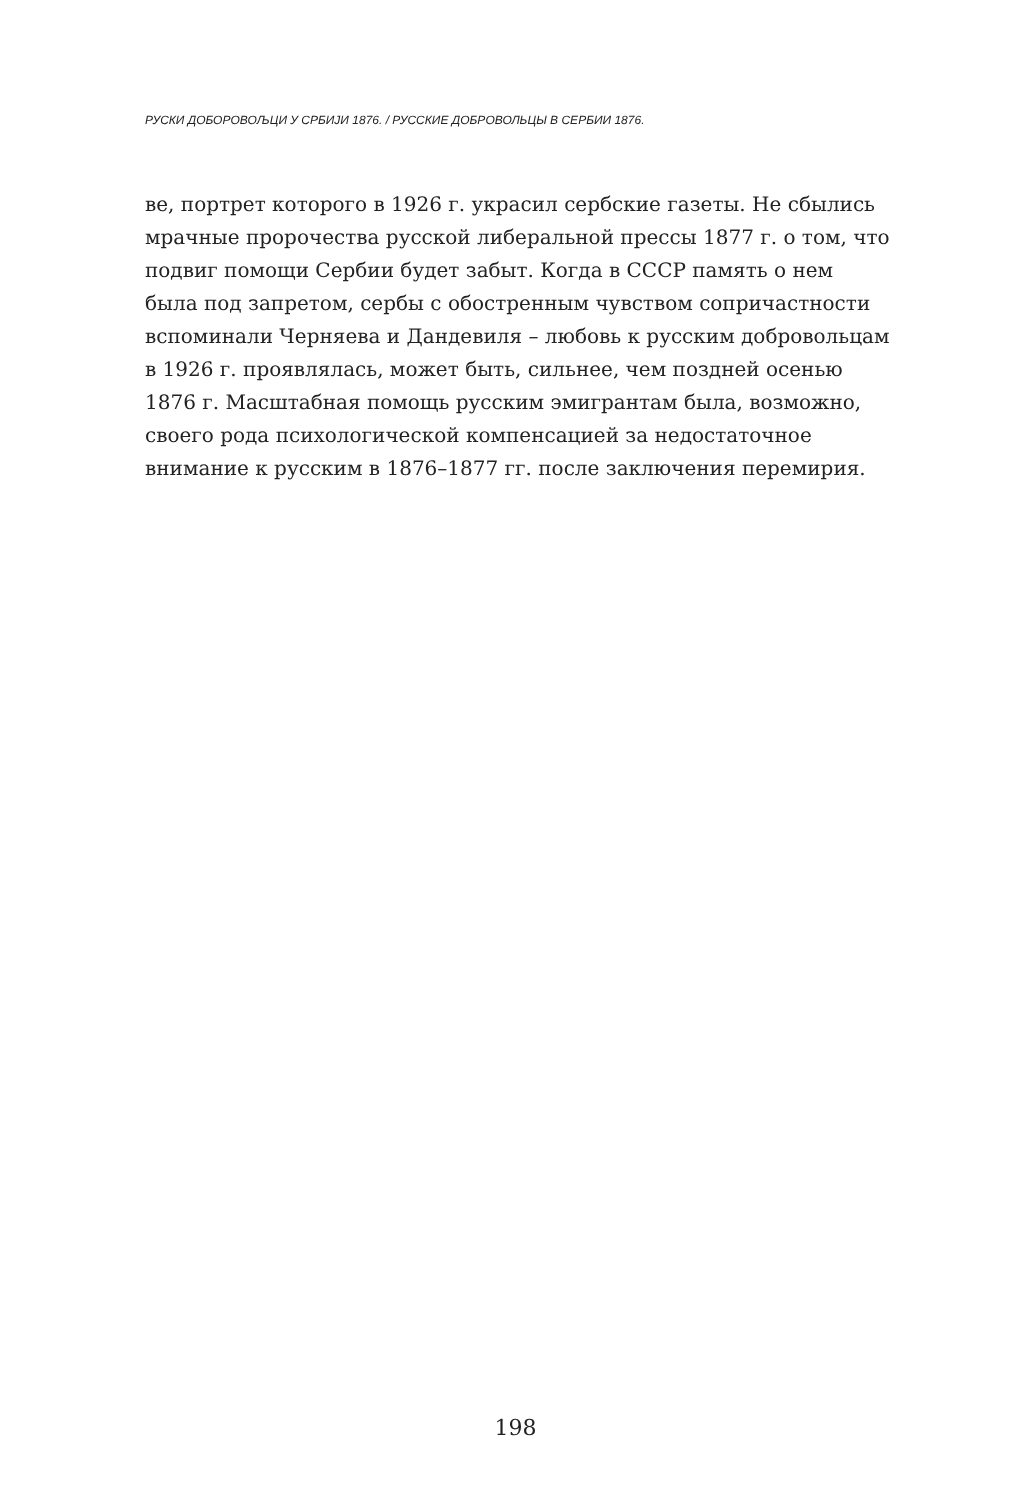РУСКИ ДОБОРОВОЉЦИ У СРБИЈИ 1876. / РУССКИЕ ДОБРОВОЛЬЦЫ В СЕРБИИ 1876.
ве, портрет которого в 1926 г. украсил сербские газеты. Не сбылись мрачные пророчества русской либеральной прессы 1877 г. о том, что подвиг помощи Сербии будет забыт. Когда в СССР память о нем была под запретом, сербы с обостренным чувством сопричастности вспоминали Черняева и Дандевиля – любовь к русским добровольцам в 1926 г. проявлялась, может быть, сильнее, чем поздней осенью 1876 г. Масштабная помощь русским эмигрантам была, возможно, своего рода психологической компенсацией за недостаточное внимание к русским в 1876–1877 гг. после заключения перемирия.
198